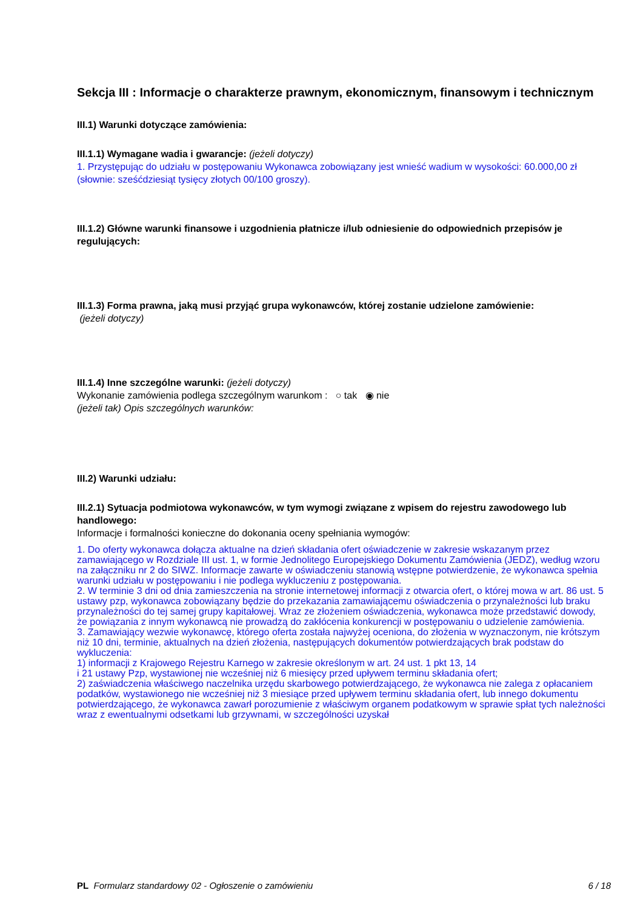Sekcja III : Informacje o charakterze prawnym, ekonomicznym, finansowym i technicznym
III.1) Warunki dotyczące zamówienia:
III.1.1) Wymagane wadia i gwarancje: (jeżeli dotyczy)
1. Przystępując do udziału w postępowaniu Wykonawca zobowiązany jest wnieść wadium w wysokości: 60.000,00 zł (słownie: sześćdziesiąt tysięcy złotych 00/100 groszy).
III.1.2) Główne warunki finansowe i uzgodnienia płatnicze i/lub odniesienie do odpowiednich przepisów je regulujących:
III.1.3) Forma prawna, jaką musi przyjąć grupa wykonawców, której zostanie udzielone zamówienie:
(jeżeli dotyczy)
III.1.4) Inne szczególne warunki: (jeżeli dotyczy)
Wykonanie zamówienia podlega szczególnym warunkom : ○ tak ◉ nie
(jeżeli tak) Opis szczególnych warunków:
III.2) Warunki udziału:
III.2.1) Sytuacja podmiotowa wykonawców, w tym wymogi związane z wpisem do rejestru zawodowego lub handlowego:
Informacje i formalności konieczne do dokonania oceny spełniania wymogów:
1. Do oferty wykonawca dołącza aktualne na dzień składania ofert oświadczenie w zakresie wskazanym przez zamawiającego w Rozdziale III ust. 1, w formie Jednolitego Europejskiego Dokumentu Zamówienia (JEDZ), według wzoru na załączniku nr 2 do SIWZ. Informacje zawarte w oświadczeniu stanowią wstępne potwierdzenie, że wykonawca spełnia warunki udziału w postępowaniu i nie podlega wykluczeniu z postępowania.
2. W terminie 3 dni od dnia zamieszczenia na stronie internetowej informacji z otwarcia ofert, o której mowa w art. 86 ust. 5 ustawy pzp, wykonawca zobowiązany będzie do przekazania zamawiającemu oświadczenia o przynależności lub braku przynależności do tej samej grupy kapitałowej. Wraz ze złożeniem oświadczenia, wykonawca może przedstawić dowody, że powiązania z innym wykonawcą nie prowadzą do zakłócenia konkurencji w postępowaniu o udzielenie zamówienia.
3. Zamawiający wezwie wykonawcę, którego oferta została najwyżej oceniona, do złożenia w wyznaczonym, nie krótszym niż 10 dni, terminie, aktualnych na dzień złożenia, następujących dokumentów potwierdzających brak podstaw do wykluczenia:
1) informacji z Krajowego Rejestru Karnego w zakresie określonym w art. 24 ust. 1 pkt 13, 14
i 21 ustawy Pzp, wystawionej nie wcześniej niż 6 miesięcy przed upływem terminu składania ofert;
2) zaświadczenia właściwego naczelnika urzędu skarbowego potwierdzającego, że wykonawca nie zalega z opłacaniem podatków, wystawionego nie wcześniej niż 3 miesiące przed upływem terminu składania ofert, lub innego dokumentu potwierdzającego, że wykonawca zawarł porozumienie z właściwym organem podatkowym w sprawie spłat tych należności wraz z ewentualnymi odsetkami lub grzywnami, w szczególności uzyskał
PL Formularz standardowy 02 - Ogłoszenie o zamówieniu 6 / 18